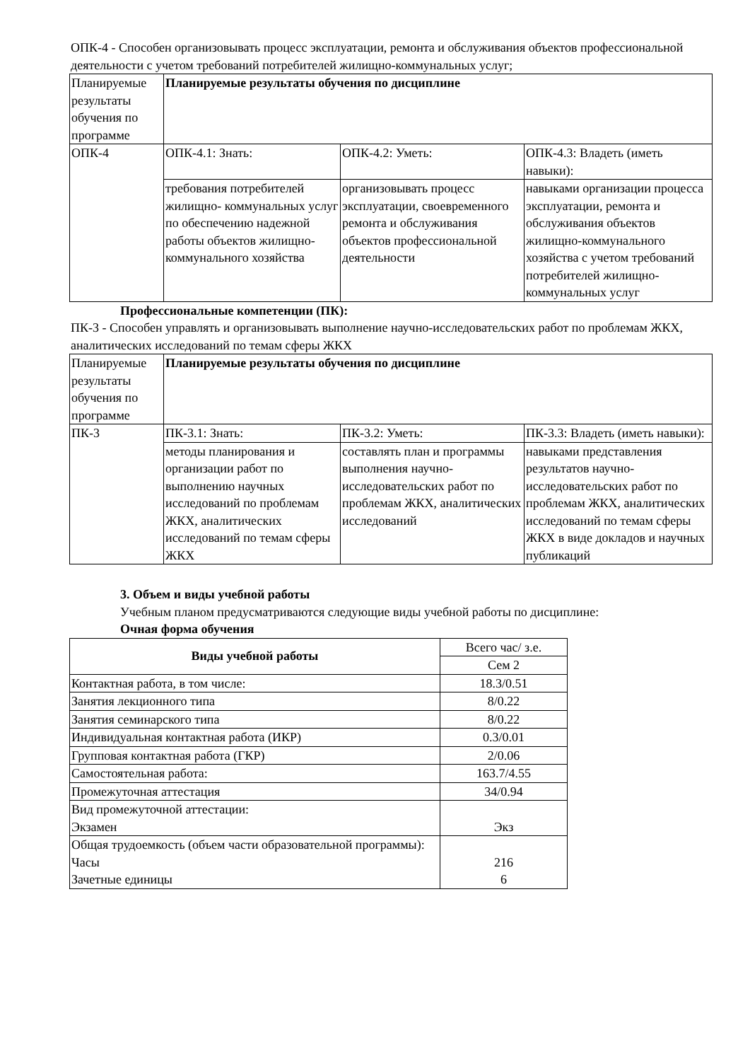ОПК-4 - Способен организовывать процесс эксплуатации, ремонта и обслуживания объектов профессиональной деятельности с учетом требований потребителей жилищно-коммунальных услуг;
| Планируемые результаты обучения по программе | Планируемые результаты обучения по дисциплине | | |
| ОПК-4 | ОПК-4.1: Знать: | ОПК-4.2: Уметь: | ОПК-4.3: Владеть (иметь навыки): |
| | требования потребителей жилищно- коммунальных услуг по обеспечению надежной работы объектов жилищно-коммунального хозяйства | организовывать процесс эксплуатации, своевременного ремонта и обслуживания объектов профессиональной деятельности | навыками организации процесса эксплуатации, ремонта и обслуживания объектов жилищно-коммунального хозяйства с учетом требований потребителей жилищно-коммунальных услуг |
Профессиональные компетенции (ПК):
ПК-3 - Способен управлять и организовывать выполнение научно-исследовательских работ по проблемам ЖКХ, аналитических исследований по темам сферы ЖКХ
| Планируемые результаты обучения по программе | Планируемые результаты обучения по дисциплине | | |
| ПК-3 | ПК-3.1: Знать: | ПК-3.2: Уметь: | ПК-3.3: Владеть (иметь навыки): |
| | методы планирования и организации работ по выполнению научных исследований по проблемам ЖКХ, аналитических исследований по темам сферы ЖКХ | составлять план и программы выполнения научно- исследовательских работ по проблемам ЖКХ, аналитических исследований | навыками представления результатов научно-исследовательских работ по проблемам ЖКХ, аналитических исследований по темам сферы ЖКХ в виде докладов и научных публикаций |
3. Объем и виды учебной работы
Учебным планом предусматриваются следующие виды учебной работы по дисциплине:
Очная форма обучения
| Виды учебной работы | Всего час/ з.е. |
| | Сем 2 |
| Контактная работа, в том числе: | 18.3/0.51 |
| Занятия лекционного типа | 8/0.22 |
| Занятия семинарского типа | 8/0.22 |
| Индивидуальная контактная работа (ИКР) | 0.3/0.01 |
| Групповая контактная работа (ГКР) | 2/0.06 |
| Самостоятельная работа: | 163.7/4.55 |
| Промежуточная аттестация | 34/0.94 |
| Вид промежуточной аттестации: Экзамен | Экз |
| Общая трудоемкость (объем части образовательной программы): Часы Зачетные единицы | 216 6 |